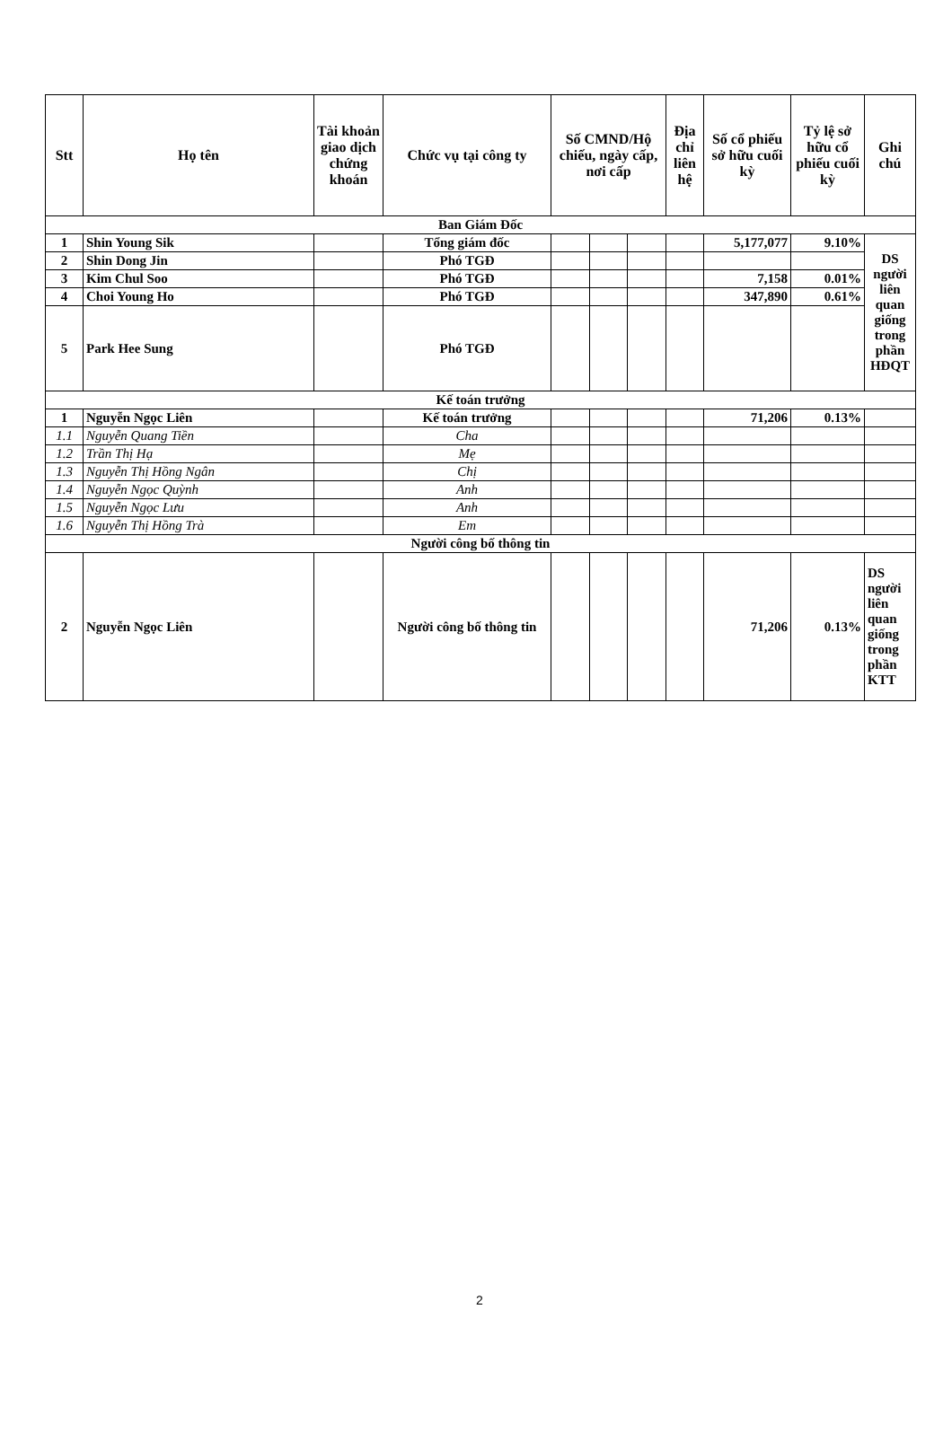| Stt | Họ tên | Tài khoản giao dịch chứng khoán | Chức vụ tại công ty | Số CMND/Hộ chiếu, ngày cấp, nơi cấp | | | Địa chỉ liên hệ | Số cổ phiếu sở hữu cuối kỳ | Tỷ lệ sở hữu cổ phiếu cuối kỳ | Ghi chú |
| --- | --- | --- | --- | --- | --- | --- | --- | --- | --- | --- |
| Ban Giám Đốc | | | | | | | | | | |
| 1 | Shin Young Sik | | Tổng giám đốc | | | | | 5,177,077 | 9.10% | DS người liên quan giống trong phần HĐQT |
| 2 | Shin Dong Jin | | Phó TGĐ | | | | | | | |
| 3 | Kim Chul Soo | | Phó TGĐ | | | | | 7,158 | 0.01% | |
| 4 | Choi Young Ho | | Phó TGĐ | | | | | 347,890 | 0.61% | |
| 5 | Park Hee Sung | | Phó TGĐ | | | | | | | |
| Kế toán trưởng | | | | | | | | | | |
| 1 | Nguyễn Ngọc Liên | | Kế toán trưởng | | | | | 71,206 | 0.13% | |
| 1.1 | Nguyễn Quang Tiền | | Cha | | | | | | | |
| 1.2 | Trần Thị Hạ | | Mẹ | | | | | | | |
| 1.3 | Nguyễn Thị Hồng Ngân | | Chị | | | | | | | |
| 1.4 | Nguyễn Ngọc Quỳnh | | Anh | | | | | | | |
| 1.5 | Nguyễn Ngọc Lưu | | Anh | | | | | | | |
| 1.6 | Nguyễn Thị Hồng Trà | | Em | | | | | | | |
| Người công bố thông tin | | | | | | | | | | |
| 2 | Nguyễn Ngọc Liên | | Người công bố thông tin | | | | | 71,206 | 0.13% | DS người liên quan giống trong phần KTT |
2